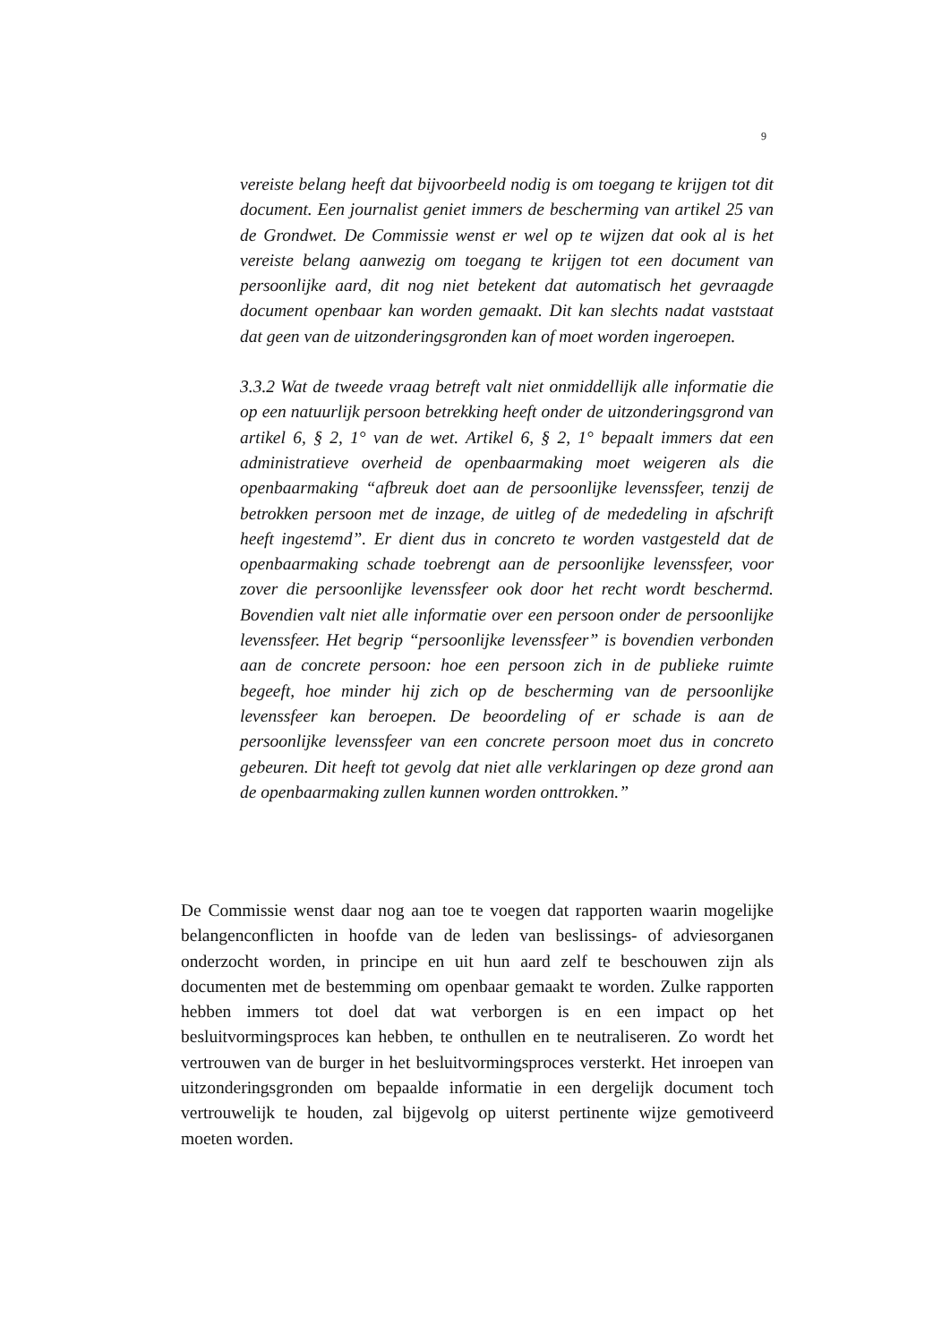9
vereiste belang heeft dat bijvoorbeeld nodig is om toegang te krijgen tot dit document. Een journalist geniet immers de bescherming van artikel 25 van de Grondwet. De Commissie wenst er wel op te wijzen dat ook al is het vereiste belang aanwezig om toegang te krijgen tot een document van persoonlijke aard, dit nog niet betekent dat automatisch het gevraagde document openbaar kan worden gemaakt. Dit kan slechts nadat vaststaat dat geen van de uitzonderingsgronden kan of moet worden ingeroepen.
3.3.2 Wat de tweede vraag betreft valt niet onmiddellijk alle informatie die op een natuurlijk persoon betrekking heeft onder de uitzonderingsgrond van artikel 6, § 2, 1° van de wet. Artikel 6, § 2, 1° bepaalt immers dat een administratieve overheid de openbaarmaking moet weigeren als die openbaarmaking “afbreuk doet aan de persoonlijke levenssfeer, tenzij de betrokken persoon met de inzage, de uitleg of de mededeling in afschrift heeft ingestemd”. Er dient dus in concreto te worden vastgesteld dat de openbaarmaking schade toebrengt aan de persoonlijke levenssfeer, voor zover die persoonlijke levenssfeer ook door het recht wordt beschermd. Bovendien valt niet alle informatie over een persoon onder de persoonlijke levenssfeer. Het begrip “persoonlijke levenssfeer” is bovendien verbonden aan de concrete persoon: hoe een persoon zich in de publieke ruimte begeeft, hoe minder hij zich op de bescherming van de persoonlijke levenssfeer kan beroepen. De beoordeling of er schade is aan de persoonlijke levenssfeer van een concrete persoon moet dus in concreto gebeuren. Dit heeft tot gevolg dat niet alle verklaringen op deze grond aan de openbaarmaking zullen kunnen worden onttrokken.”
De Commissie wenst daar nog aan toe te voegen dat rapporten waarin mogelijke belangenconflicten in hoofde van de leden van beslissings- of adviesorganen onderzocht worden, in principe en uit hun aard zelf te beschouwen zijn als documenten met de bestemming om openbaar gemaakt te worden. Zulke rapporten hebben immers tot doel dat wat verborgen is en een impact op het besluitvormingsproces kan hebben, te onthullen en te neutraliseren. Zo wordt het vertrouwen van de burger in het besluitvormingsproces versterkt. Het inroepen van uitzonderingsgronden om bepaalde informatie in een dergelijk document toch vertrouwelijk te houden, zal bijgevolg op uiterst pertinente wijze gemotiveerd moeten worden.